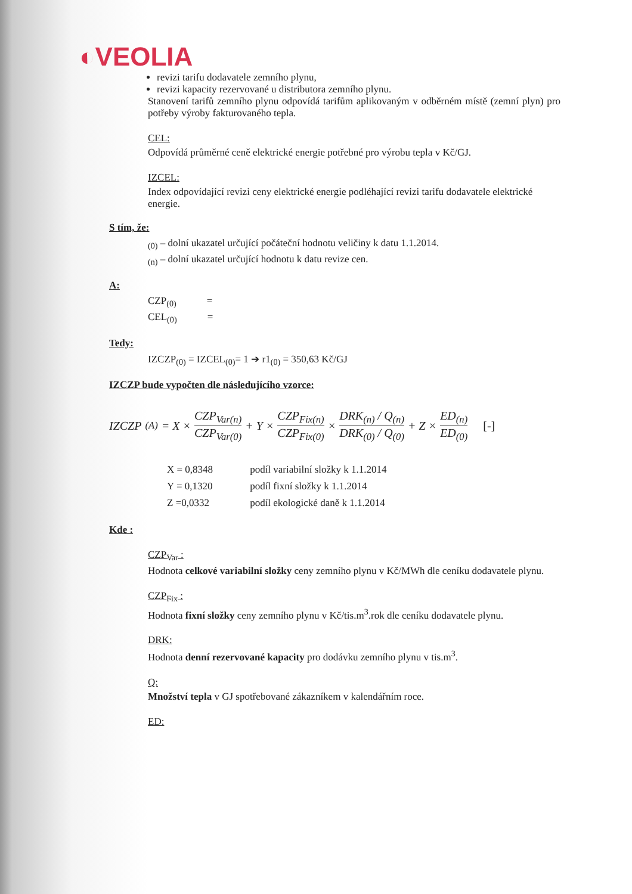◐VEOLIA
revizi tarifu dodavatele zemního plynu,
revizi kapacity rezervované u distributora zemního plynu.
Stanovení tarifů zemního plynu odpovídá tarifům aplikovaným v odběrném místě (zemní plyn) pro potřeby výroby fakturovaného tepla.
CEL:
Odpovídá průměrné ceně elektrické energie potřebné pro výrobu tepla v Kč/GJ.
IZCEL:
Index odpovídající revizi ceny elektrické energie podléhající revizi tarifu dodavatele elektrické energie.
S tím, že:
<sub>(0)</sub> – dolní ukazatel určující počáteční hodnotu veličiny k datu 1.1.2014.
<sub>(n)</sub> – dolní ukazatel určující hodnotu k datu revize cen.
A:
CZP<sub>(0)</sub> =
CEL<sub>(0)</sub> =
Tedy:
IZCZP<sub>(0)</sub> = IZCEL<sub>(0)</sub>= 1 ➔ r1<sub>(0)</sub> = 350,63 Kč/GJ
IZCZP bude vypočten dle následujícího vzorce:
IZCZP<sub>(A)</sub> = X × CZP<sub>Var(n)</sub> CZP<sub>Var(0)</sub> + Y × CZP<sub>Fix(n)</sub> CZP<sub>Fix(0)</sub> × DRK<sub>(n)</sub> / Q<sub>(n)</sub> DRK<sub>(0)</sub> / Q<sub>(0)</sub> + Z × ED<sub>(n)</sub> ED<sub>(0)</sub> [-]
| X = 0,8348 | podíl variabilní složky k 1.1.2014 |
| Y = 0,1320 | podíl fixní složky k 1.1.2014 |
| Z =0,0332 | podíl ekologické daně k 1.1.2014 |
Kde :
CZP<sub>Var</sub> :
Hodnota celkové variabilní složky ceny zemního plynu v Kč/MWh dle ceníku dodavatele plynu.
CZP<sub>Fix</sub> :
Hodnota fixní složky ceny zemního plynu v Kč/tis.m<sup>3</sup>.rok dle ceníku dodavatele plynu.
DRK:
Hodnota denní rezervované kapacity pro dodávku zemního plynu v tis.m<sup>3</sup>.
Q:
Množství tepla v GJ spotřebované zákazníkem v kalendářním roce.
ED: